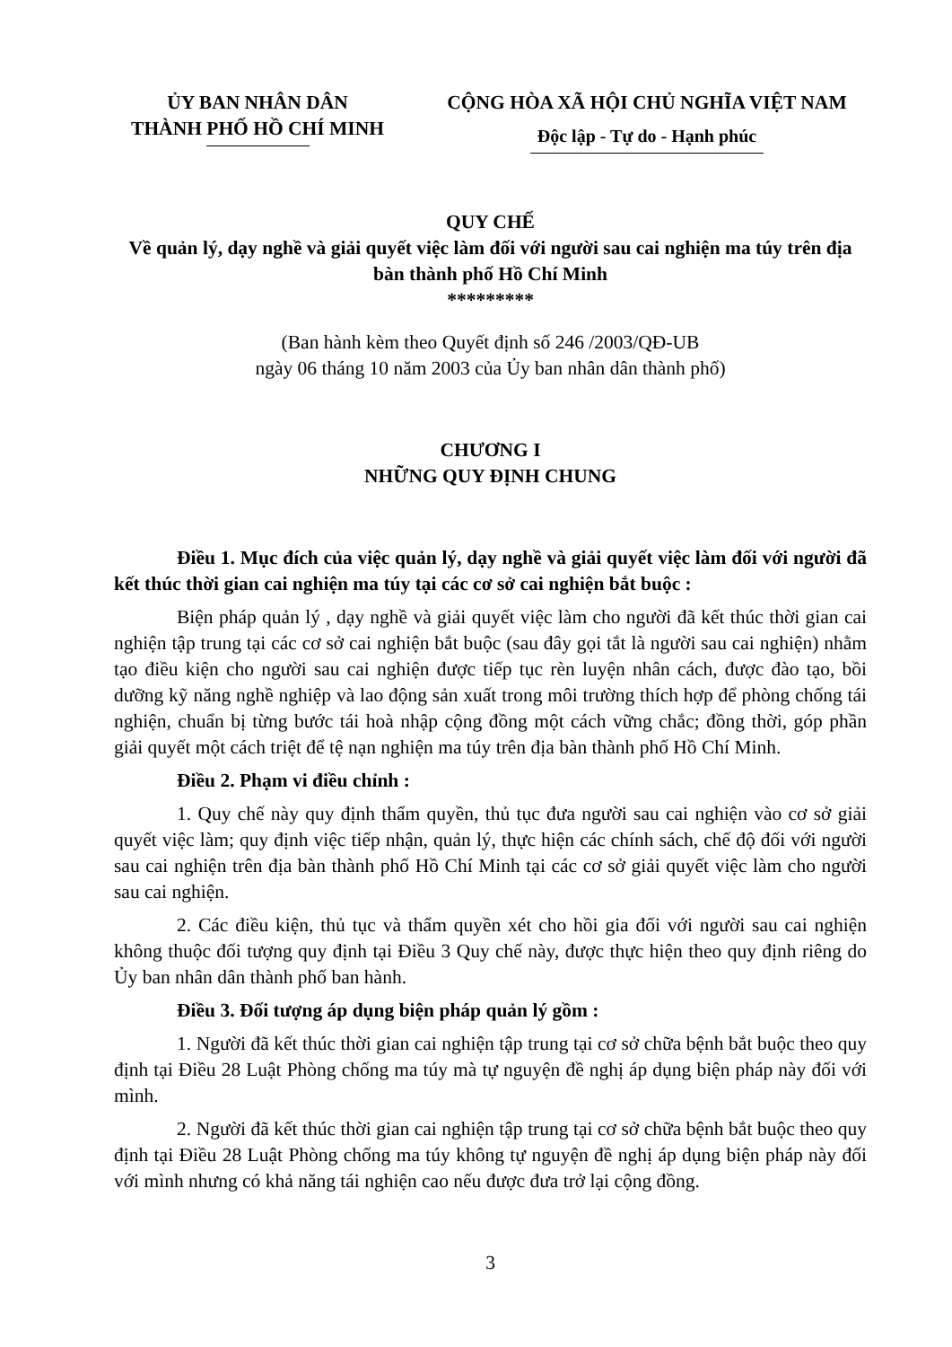ỦY BAN NHÂN DÂN
THÀNH PHỐ HỒ CHÍ MINH
CỘNG HÒA XÃ HỘI CHỦ NGHĨA VIỆT NAM
Độc lập - Tự do - Hạnh phúc
QUY CHẾ
Về quản lý, dạy nghề và giải quyết việc làm đối với người sau cai nghiện ma túy trên địa bàn thành phố Hồ Chí Minh
*********
(Ban hành kèm theo Quyết định số 246 /2003/QĐ-UB
ngày 06 tháng 10 năm 2003 của Ủy ban nhân dân thành phố)
CHƯƠNG I
NHỮNG QUY ĐỊNH CHUNG
Điều 1. Mục đích của việc quản lý, dạy nghề và giải quyết việc làm đối với người đã kết thúc thời gian cai nghiện ma túy tại các cơ sở cai nghiện bắt buộc :
Biện pháp quản lý , dạy nghề và giải quyết việc làm cho người đã kết thúc thời gian cai nghiện tập trung tại các cơ sở cai nghiện bắt buộc (sau đây gọi tắt là người sau cai nghiện) nhằm tạo điều kiện cho người sau cai nghiện được tiếp tục rèn luyện nhân cách, được đào tạo, bồi dưỡng kỹ năng nghề nghiệp và lao động sản xuất trong môi trường thích hợp để phòng chống tái nghiện, chuẩn bị từng bước tái hoà nhập cộng đồng một cách vững chắc; đồng thời, góp phần giải quyết một cách triệt để tệ nạn nghiện ma túy trên địa bàn thành phố Hồ Chí Minh.
Điều 2. Phạm vi điều chỉnh :
1. Quy chế này quy định thẩm quyền, thủ tục đưa người sau cai nghiện vào cơ sở giải quyết việc làm; quy định việc tiếp nhận, quản lý, thực hiện các chính sách, chế độ đối với người sau cai nghiện trên địa bàn thành phố Hồ Chí Minh tại các cơ sở giải quyết việc làm cho người sau cai nghiện.
2. Các điều kiện, thủ tục và thẩm quyền xét cho hồi gia đối với người sau cai nghiện không thuộc đối tượng quy định tại Điều 3 Quy chế này, được thực hiện theo quy định riêng do Ủy ban nhân dân thành phố ban hành.
Điều 3. Đối tượng áp dụng biện pháp quản lý gồm :
1. Người đã kết thúc thời gian cai nghiện tập trung tại cơ sở chữa bệnh bắt buộc theo quy định tại Điều 28 Luật Phòng chống ma túy mà tự nguyện đề nghị áp dụng biện pháp này đối với mình.
2. Người đã kết thúc thời gian cai nghiện tập trung tại cơ sở chữa bệnh bắt buộc theo quy định tại Điều 28 Luật Phòng chống ma túy không tự nguyện đề nghị áp dụng biện pháp này đối với mình nhưng có khả năng tái nghiện cao nếu được đưa trở lại cộng đồng.
3